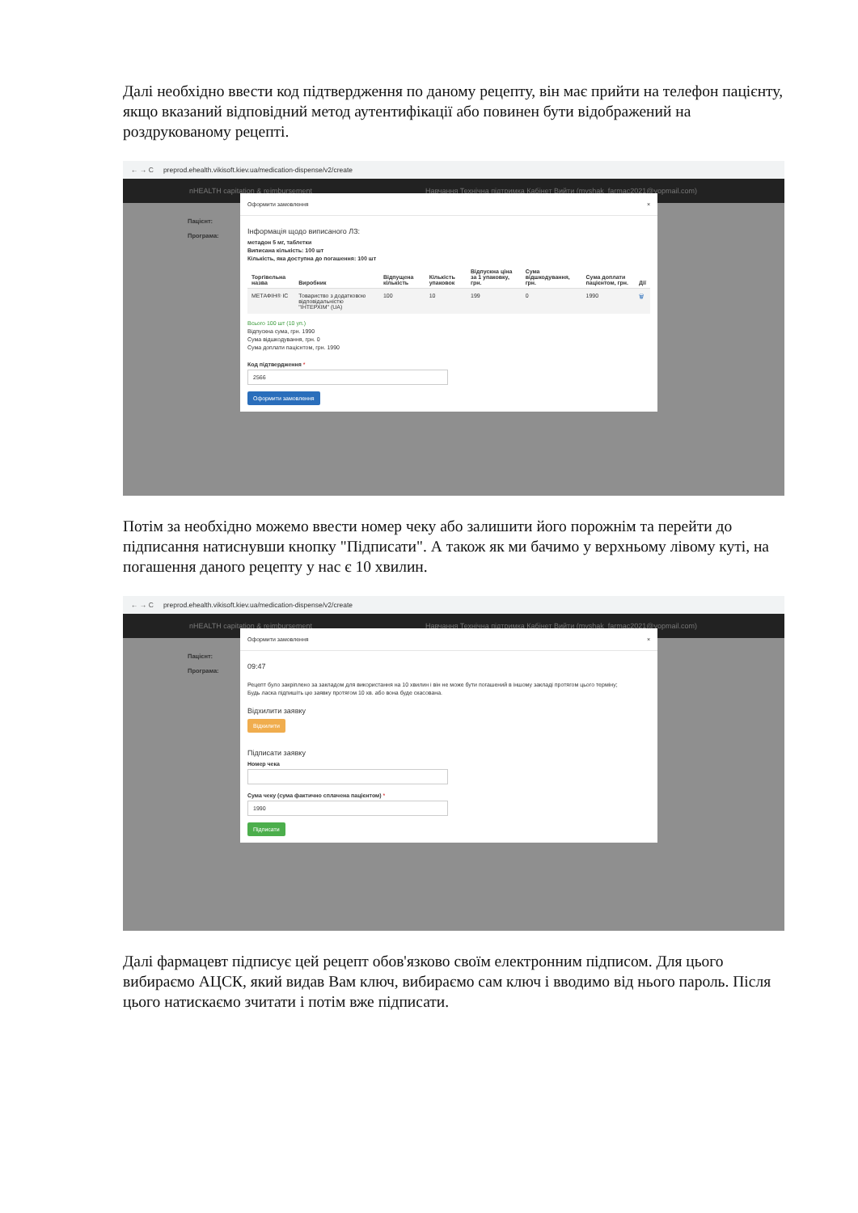Далі необхідно ввести код підтвердження по даному рецепту, він має прийти на телефон пацієнту, якщо вказаний відповідний метод аутентифікації або повинен бути відображений на роздрукованому рецепті.
← → C preprod.ehealth.vikisoft.kiev.ua/medication-dispense/v2/create
nHEALTH capitation & reimbursement Навчання Технічна підтримка Кабінет Вийти (myshak_farmac2021@yopmail.com)
Пацієнт:
Програма:
Оформити замовлення ×
Інформація щодо виписаного ЛЗ:
метадон 5 мг, таблетки
Виписана кількість: 100 шт
Кількість, яка доступна до погашення: 100 шт
| Торгівельна назва | Виробник | Відпущена кількість | Кількість упаковок | Відпускна ціна за 1 упаковку, грн. | Сума відшкодування, грн. | Сума доплати пацієнтом, грн. | Дії |
| --- | --- | --- | --- | --- | --- | --- | --- |
| МЕТАФІН® ІС | Товариство з додатковою відповідальністю "ІНТЕРХІМ" (UA) | 100 | 10 | 199 | 0 | 1990 | 🗑 |
Всього 100 шт (10 уп.)
Відпускна сума, грн. 1990
Сума відшкодування, грн. 0
Сума доплати пацієнтом, грн. 1990
Код підтвердження *
2566
Оформити замовлення
Потім за необхідно можемо ввести номер чеку або залишити його порожнім та перейти до підписання натиснувши кнопку "Підписати". А також як ми бачимо у верхньому лівому куті, на погашення даного рецепту у нас є 10 хвилин.
← → C preprod.ehealth.vikisoft.kiev.ua/medication-dispense/v2/create
nHEALTH capitation & reimbursement Навчання Технічна підтримка Кабінет Вийти (myshak_farmac2021@yopmail.com)
Пацієнт:
Програма:
Оформити замовлення ×
09:47
Рецепт було закріплено за закладом для використання на 10 хвилин і він не може бути погашений в іншому закладі протягом цього терміну;
Будь ласка підпишіть цю заявку протягом 10 хв. або вона буде скасована.
Відхилити заявку
Відхилити
Підписати заявку
Номер чека
Сума чеку (сума фактично сплачена пацієнтом) *
1990
Підписати
Далі фармацевт підписує цей рецепт обов'язково своїм електронним підписом. Для цього вибираємо АЦСК, який видав Вам ключ, вибираємо сам ключ і вводимо від нього пароль. Після цього натискаємо зчитати і потім вже підписати.